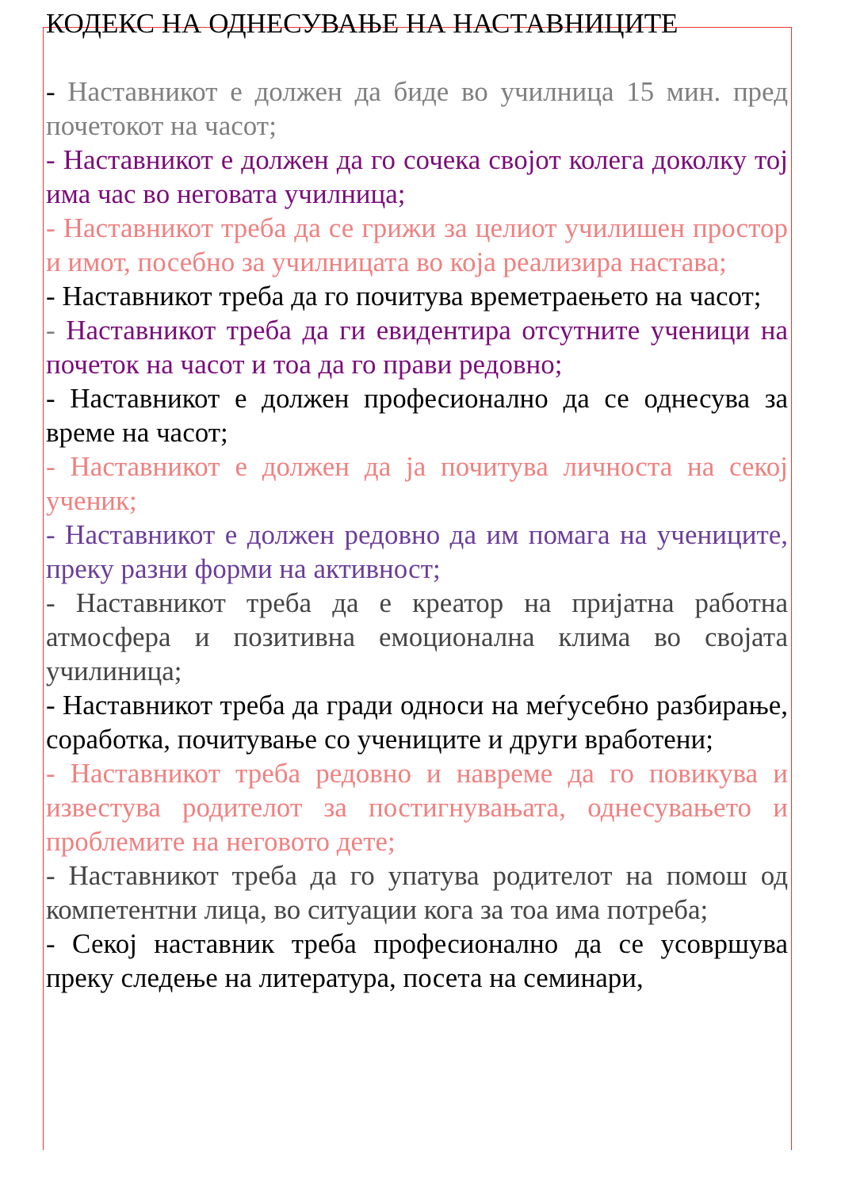КОДЕКС НА ОДНЕСУВАЊЕ НА НАСТАВНИЦИТЕ
- Наставникот е должен да биде во училница 15 мин. пред почетокот на часот;
- Наставникот е должен да го сочека својот колега доколку тој има час во неговата училница;
- Наставникот треба да се грижи за целиот училишен простор и имот, посебно за училницата во која реализира настава;
- Наставникот треба да го почитува времетраењето на часот;
- Наставникот треба да ги евидентира отсутните ученици на почеток на часот и тоа да го прави редовно;
- Наставникот е должен професионално да се однесува за време на часот;
- Наставникот е должен да ја почитува личноста на секој ученик;
- Наставникот е должен редовно да им помага на учениците, преку разни форми на активност;
- Наставникот треба да е креатор на пријатна работна атмосфера и позитивна емоционална клима во својата училиница;
- Наставникот треба да гради односи на меѓусебно разбирање, соработка, почитување со учениците и други вработени;
- Наставникот треба редовно и навреме да го повикува и известува родителот за постигнувањата, однесувањето и проблемите на неговото дете;
- Наставникот треба да го упатува родителот на помош од компетентни лица, во ситуации кога за тоа има потреба;
- Секој наставник треба професионално да се усовршува преку следење на литература, посета на семинари,